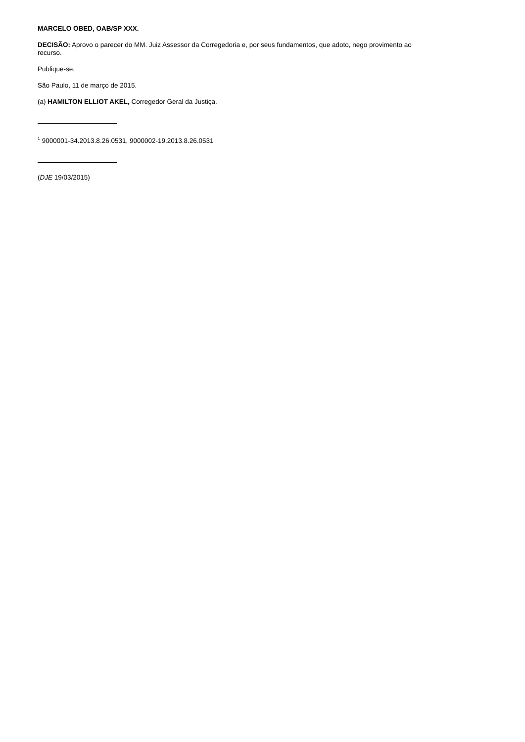MARCELO OBED, OAB/SP XXX.
DECISÃO: Aprovo o parecer do MM. Juiz Assessor da Corregedoria e, por seus fundamentos, que adoto, nego provimento ao recurso.
Publique-se.
São Paulo, 11 de março de 2015.
(a) HAMILTON ELLIOT AKEL, Corregedor Geral da Justiça.
<sup>1</sup> 9000001-34.2013.8.26.0531, 9000002-19.2013.8.26.0531
(DJE 19/03/2015)